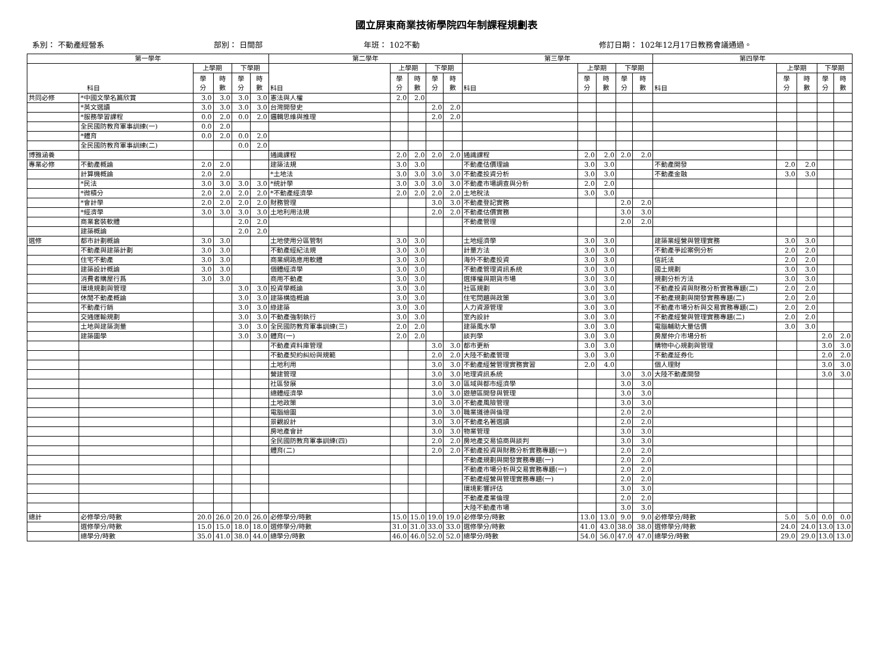國立屏東商業技術學院四年制課程規劃表
系別： 不動產經營系 部別： 日間部 年班： 102不動 修訂日期： 102年12月17日教務會議通過。
| 第一學年 | | | | | | 第二學年 | | | | | 第三學年 | | | | | 第四學年 | | | | |
| --- | --- | --- | --- | --- | --- | --- | --- | --- | --- | --- | --- | --- | --- | --- | --- | --- | --- | --- | --- | --- |
| 科目 | | 上學期 | | 下學期 | | 科目 | 上學期 | | 下學期 | | 科目 | 上學期 | | 下學期 | | 科目 | 上學期 | | 下學期 | |
| | | 學 分 | 時 數 | 學 分 | 時 數 | | 學 分 | 時 數 | 學 分 | 時 數 | | 學 分 | 時 數 | 學 分 | 時 數 | | 學 分 | 時 數 | 學 分 | 時 數 |
| 共同必修 | *中國文學名篇欣賞 | 3.0 | 3.0 | 3.0 | 3.0 | 憲法與人權 | 2.0 | 2.0 | | | | | | | | | | | | |
| | *英文選讀 | 3.0 | 3.0 | 3.0 | 3.0 | 台灣開發史 | | | 2.0 | 2.0 | | | | | | | | | | |
| | *服務學習課程 | 0.0 | 2.0 | 0.0 | 2.0 | 邏輯思維與推理 | | | 2.0 | 2.0 | | | | | | | | | | |
| | 全民國防教育軍事訓練(一) | 0.0 | 2.0 | | | | | | | | | | | | | | | | | |
| | *體育 | 0.0 | 2.0 | 0.0 | 2.0 | | | | | | | | | | | | | | | |
| | 全民國防教育軍事訓練(二) | | | 0.0 | 2.0 | | | | | | | | | | | | | | | |
| 博雅涵養 | | | | | | 通識課程 | 2.0 | 2.0 | 2.0 | 2.0 | 通識課程 | 2.0 | 2.0 | 2.0 | 2.0 | | | | | |
| 專業必修 | 不動產概論 | 2.0 | 2.0 | | | 建築法規 | 3.0 | 3.0 | | | 不動產估價理論 | 3.0 | 3.0 | | | 不動產開發 | 2.0 | 2.0 | | |
| | 計算機概論 | 2.0 | 2.0 | | | *土地法 | 3.0 | 3.0 | 3.0 | 3.0 | 不動產投資分析 | 3.0 | 3.0 | | | 不動產金融 | 3.0 | 3.0 | | |
| | *民法 | 3.0 | 3.0 | 3.0 | 3.0 | *統計學 | 3.0 | 3.0 | 3.0 | 3.0 | 不動產市場調查與分析 | 2.0 | 2.0 | | | | | | | |
| | *微積分 | 2.0 | 2.0 | 2.0 | 2.0 | *不動產經濟學 | 2.0 | 2.0 | 2.0 | 2.0 | 土地稅法 | 3.0 | 3.0 | | | | | | | |
| | *會計學 | 2.0 | 2.0 | 2.0 | 2.0 | 財務管理 | | | 3.0 | 3.0 | 不動產登記實務 | | | 2.0 | 2.0 | | | | | |
| | *經濟學 | 3.0 | 3.0 | 3.0 | 3.0 | 土地利用法規 | | | 2.0 | 2.0 | 不動產估價實務 | | | 3.0 | 3.0 | | | | | |
| | 商業套裝軟體 | | | 2.0 | 2.0 | | | | | | 不動產管理 | | | 2.0 | 2.0 | | | | | |
| | 建築概論 | | | 2.0 | 2.0 | | | | | | | | | | | | | | | |
| 選修 | 都市計劃概論 | 3.0 | 3.0 | | | 土地使用分區管制 | 3.0 | 3.0 | | | 土地經濟學 | 3.0 | 3.0 | | | 建築業經營與管理實務 | 3.0 | 3.0 | | |
| | 不動產與建築計劃 | 3.0 | 3.0 | | | 不動產經紀法規 | 3.0 | 3.0 | | | 計量方法 | 3.0 | 3.0 | | | 不動產爭訟案例分析 | 2.0 | 2.0 | | |
| | 住宅不動產 | 3.0 | 3.0 | | | 商業網路應用軟體 | 3.0 | 3.0 | | | 海外不動產投資 | 3.0 | 3.0 | | | 信託法 | 2.0 | 2.0 | | |
| | 建築設計概論 | 3.0 | 3.0 | | | 個體經濟學 | 3.0 | 3.0 | | | 不動產管理資訊系統 | 3.0 | 3.0 | | | 國土規劃 | 3.0 | 3.0 | | |
| | 消費者購屋行爲 | 3.0 | 3.0 | | | 商用不動產 | 3.0 | 3.0 | | | 選擇權與期貨市場 | 3.0 | 3.0 | | | 規劃分析方法 | 3.0 | 3.0 | | |
| | 環境規劃與管理 | | | 3.0 | 3.0 | 投資學概論 | 3.0 | 3.0 | | | 社區規劃 | 3.0 | 3.0 | | | 不動產投資與財務分析實務專題(二) | 2.0 | 2.0 | | |
| | 休閒不動產概論 | | | 3.0 | 3.0 | 建築構造概論 | 3.0 | 3.0 | | | 住宅問題與政策 | 3.0 | 3.0 | | | 不動產規劃與開發實務專題(二) | 2.0 | 2.0 | | |
| | 不動產行銷 | | | 3.0 | 3.0 | 綠建築 | 3.0 | 3.0 | | | 人力資源管理 | 3.0 | 3.0 | | | 不動產市場分析與交易實務專題(二) | 2.0 | 2.0 | | |
| | 交通運輸規劃 | | | 3.0 | 3.0 | 不動產強制執行 | 3.0 | 3.0 | | | 室內設計 | 3.0 | 3.0 | | | 不動產經營與管理實務專題(二) | 2.0 | 2.0 | | |
| | 土地與建築測量 | | | 3.0 | 3.0 | 全民國防教育軍事訓練(三) | 2.0 | 2.0 | | | 建築風水學 | 3.0 | 3.0 | | | 電腦輔助大量估價 | 3.0 | 3.0 | | |
| | 建築圖學 | | | 3.0 | 3.0 | 體育(一) | 2.0 | 2.0 | | | 談判學 | 3.0 | 3.0 | | | 房屋仲介市場分析 | | | 2.0 | 2.0 |
| | | | | | | 不動產資料庫管理 | | | 3.0 | 3.0 | 都市更新 | 3.0 | 3.0 | | | 購物中心規劃與管理 | | | 3.0 | 3.0 |
| | | | | | | 不動產契約糾紛與規範 | | | 2.0 | 2.0 | 大陸不動產管理 | 3.0 | 3.0 | | | 不動產証券化 | | | 2.0 | 2.0 |
| | | | | | | 土地利用 | | | 3.0 | 3.0 | 不動產經營管理實務實習 | 2.0 | 4.0 | | | 個人理財 | | | 3.0 | 3.0 |
| | | | | | | 營建管理 | | | 3.0 | 3.0 | 地理資訊系統 | | | 3.0 | 3.0 | 大陸不動產開發 | | | 3.0 | 3.0 |
| | | | | | | 社區發展 | | | 3.0 | 3.0 | 區域與都市經濟學 | | | 3.0 | 3.0 | | | | | |
| | | | | | | 總體經濟學 | | | 3.0 | 3.0 | 遊憩區開發與管理 | | | 3.0 | 3.0 | | | | | |
| | | | | | | 土地政策 | | | 3.0 | 3.0 | 不動產風險管理 | | | 3.0 | 3.0 | | | | | |
| | | | | | | 電腦繪圖 | | | 3.0 | 3.0 | 職業道德與倫理 | | | 2.0 | 2.0 | | | | | |
| | | | | | | 景觀設計 | | | 3.0 | 3.0 | 不動產名著選讀 | | | 2.0 | 2.0 | | | | | |
| | | | | | | 房地產會計 | | | 3.0 | 3.0 | 物業管理 | | | 3.0 | 3.0 | | | | | |
| | | | | | | 全民國防教育軍事訓練(四) | | | 2.0 | 2.0 | 房地產交易協商與談判 | | | 3.0 | 3.0 | | | | | |
| | | | | | | 體育(二) | | | 2.0 | 2.0 | 不動產投資與財務分析實務專題(一) | | | 2.0 | 2.0 | | | | | |
| | | | | | | | | | | | 不動產規劃與開發實務專題(一) | | | 2.0 | 2.0 | | | | | |
| | | | | | | | | | | | 不動產市場分析與交易實務專題(一) | | | 2.0 | 2.0 | | | | | |
| | | | | | | | | | | | 不動產經營與管理實務專題(一) | | | 2.0 | 2.0 | | | | | |
| | | | | | | | | | | | 環境影響評估 | | | 3.0 | 3.0 | | | | | |
| | | | | | | | | | | | 不動產產業倫理 | | | 2.0 | 2.0 | | | | | |
| | | | | | | | | | | | 大陸不動產市場 | | | 3.0 | 3.0 | | | | | |
| 總計 | 必修學分/時數 | 20.0 | 26.0 | 20.0 | 26.0 | 必修學分/時數 | 15.0 | 15.0 | 19.0 | 19.0 | 必修學分/時數 | 13.0 | 13.0 | 9.0 | 9.0 | 必修學分/時數 | 5.0 | 5.0 | 0.0 | 0.0 |
| | 選修學分/時數 | 15.0 | 15.0 | 18.0 | 18.0 | 選修學分/時數 | 31.0 | 31.0 | 33.0 | 33.0 | 選修學分/時數 | 41.0 | 43.0 | 38.0 | 38.0 | 選修學分/時數 | 24.0 | 24.0 | 13.0 | 13.0 |
| | 總學分/時數 | 35.0 | 41.0 | 38.0 | 44.0 | 總學分/時數 | 46.0 | 46.0 | 52.0 | 52.0 | 總學分/時數 | 54.0 | 56.0 | 47.0 | 47.0 | 總學分/時數 | 29.0 | 29.0 | 13.0 | 13.0 |